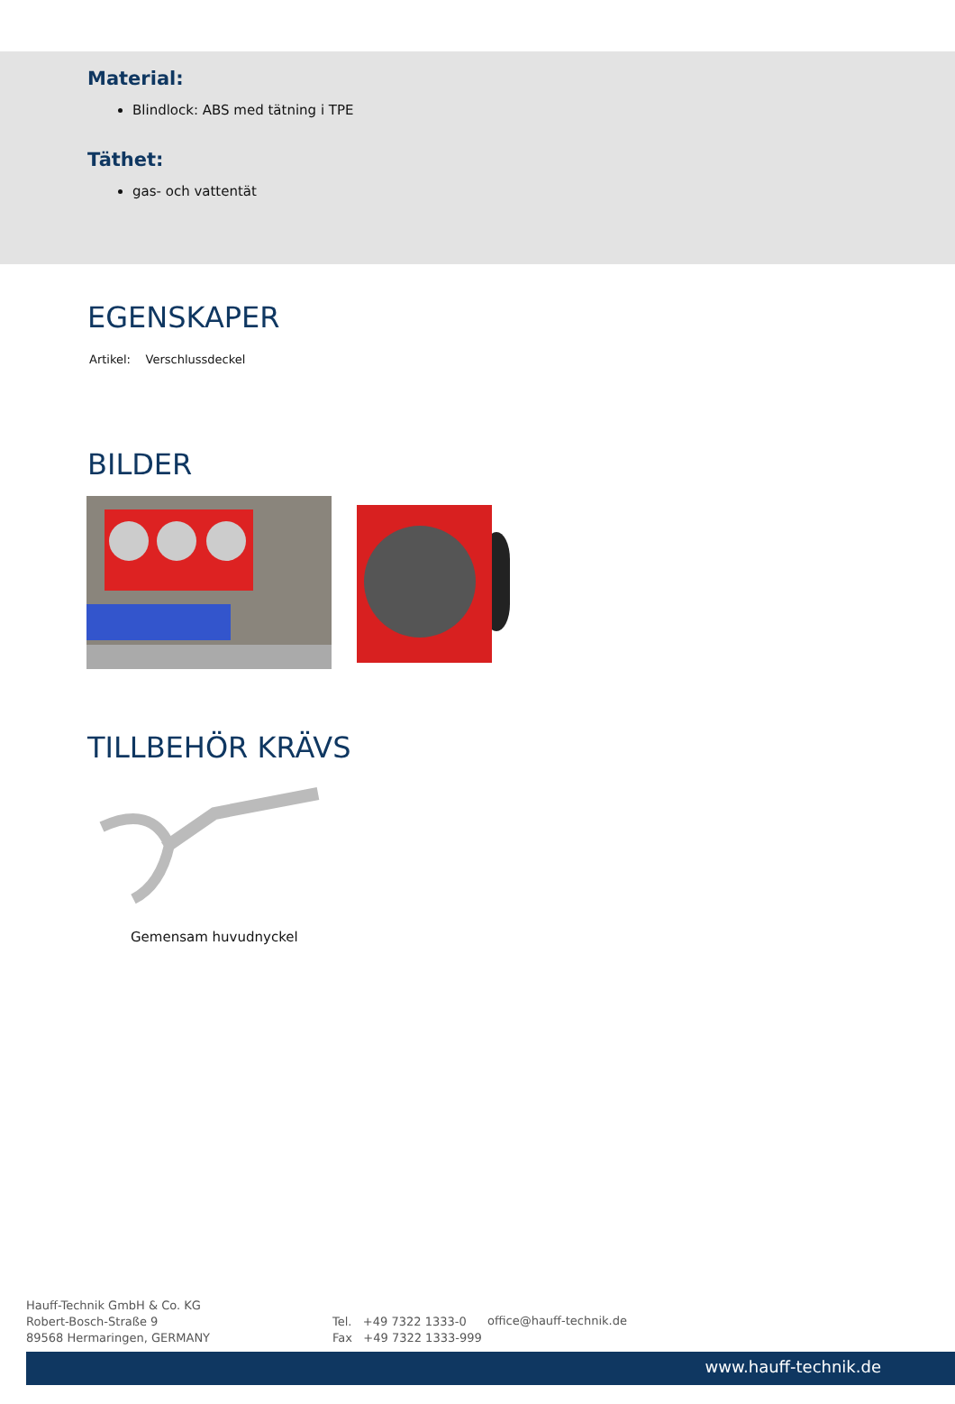Material:
Blindlock: ABS med tätning i TPE
Täthet:
gas- och vattentät
EGENSKAPER
Artikel: Verschlussdeckel
BILDER
TILLBEHÖR KRÄVS
Gemensam huvudnyckel
Hauff-Technik GmbH & Co. KG
Robert-Bosch-Straße 9
89568 Hermaringen, GERMANY
Tel. +49 7322 1333-0
Fax +49 7322 1333-999
office@hauff-technik.de
www.hauff-technik.de